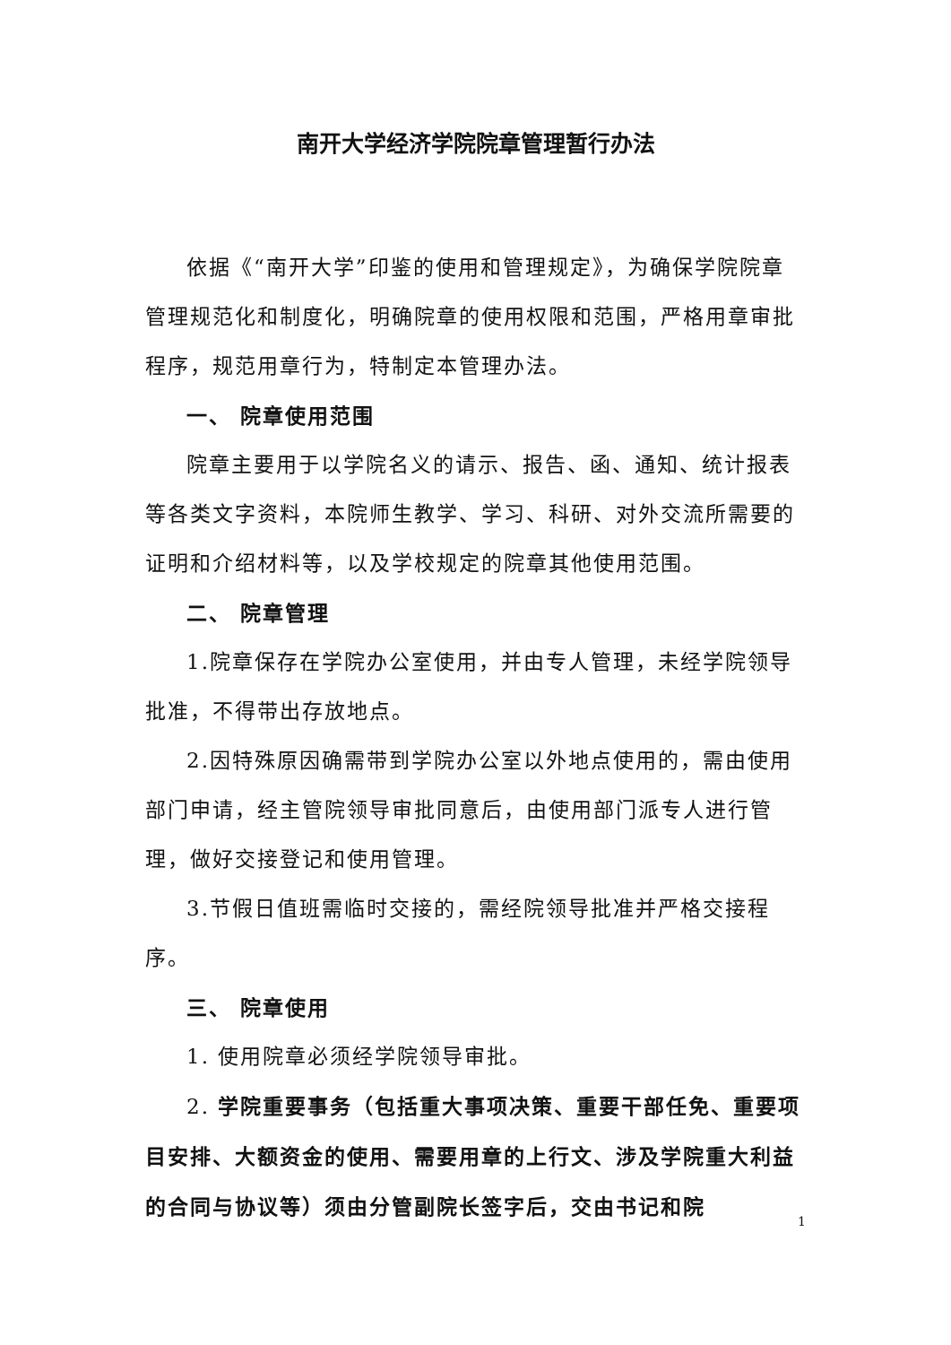南开大学经济学院院章管理暂行办法
依据《“南开大学”印鉴的使用和管理规定》，为确保学院院章管理规范化和制度化，明确院章的使用权限和范围，严格用章审批程序，规范用章行为，特制定本管理办法。
一、 院章使用范围
院章主要用于以学院名义的请示、报告、函、通知、统计报表等各类文字资料，本院师生教学、学习、科研、对外交流所需要的证明和介绍材料等，以及学校规定的院章其他使用范围。
二、 院章管理
1.院章保存在学院办公室使用，并由专人管理，未经学院领导批准，不得带出存放地点。
2.因特殊原因确需带到学院办公室以外地点使用的，需由使用部门申请，经主管院领导审批同意后，由使用部门派专人进行管理，做好交接登记和使用管理。
3.节假日值班需临时交接的，需经院领导批准并严格交接程序。
三、 院章使用
1. 使用院章必须经学院领导审批。
2. 学院重要事务（包括重大事项决策、重要干部任免、重要项目安排、大额资金的使用、需要用章的上行文、涉及学院重大利益的合同与协议等）须由分管副院长签字后，交由书记和院
1